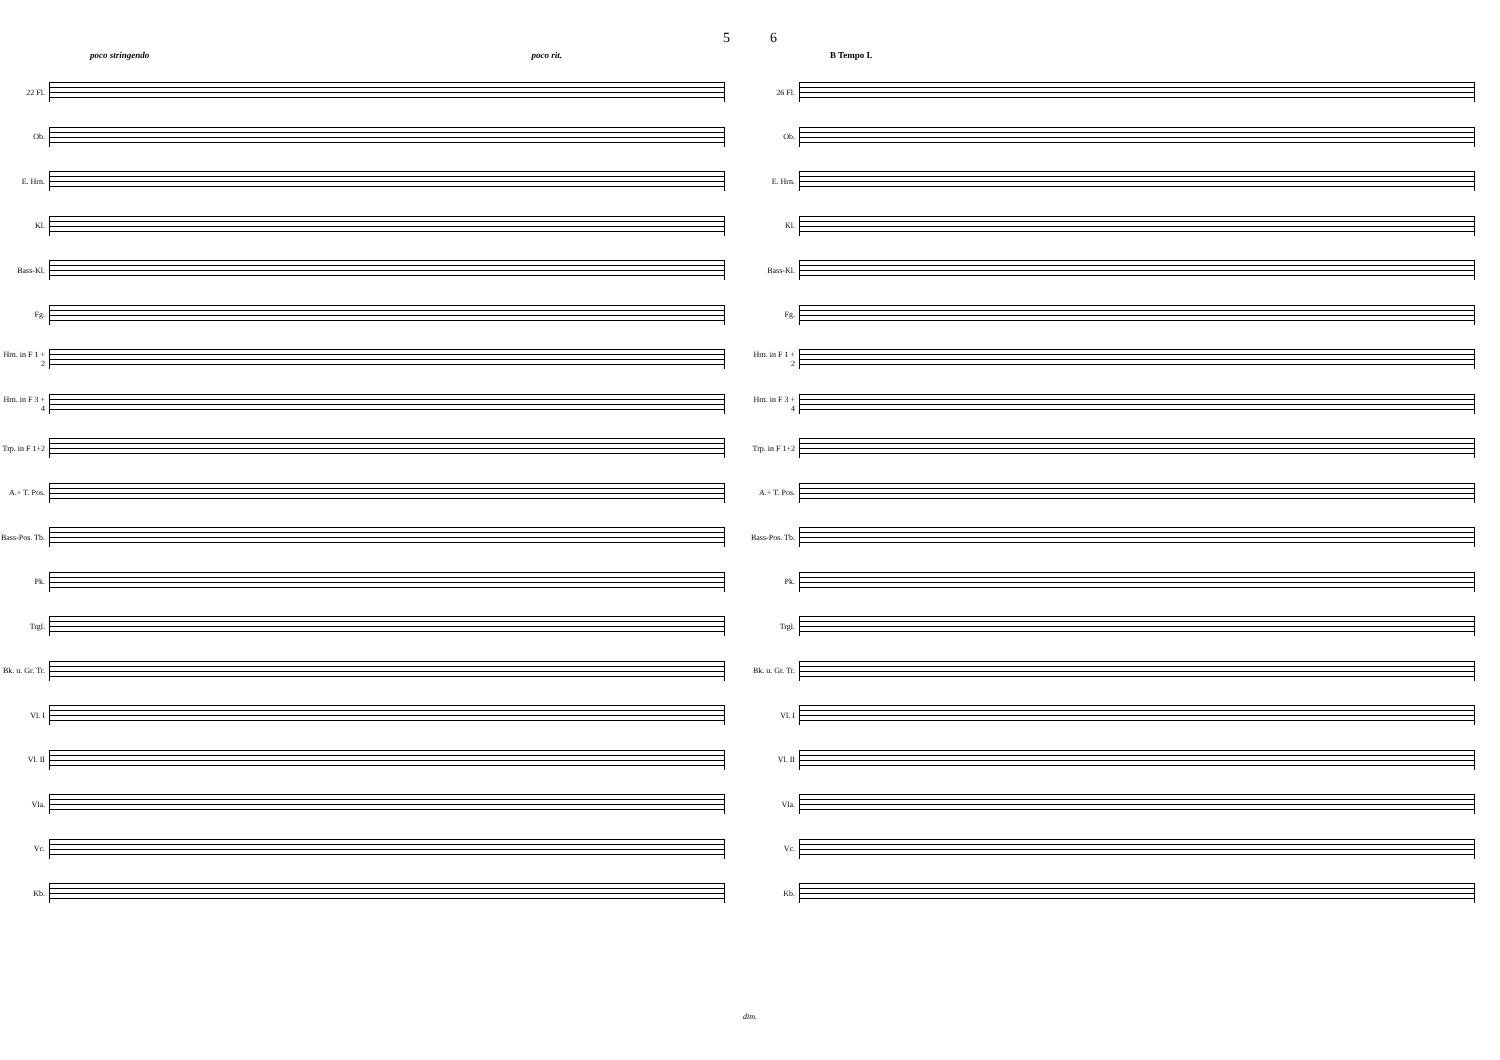5
poco stringendo poco rit.
22 Fl.
Ob.
E. Hrn.
Kl.
Bass-Kl.
Fg.
Hrn. in F 1 + 2
Hrn. in F 3 + 4
Trp. in F 1+2
A.+ T. Pos.
Bass-Pos. Tb.
Pk.
Trgl.
Bk. u. Gr. Tr.
Vl. I
Vl. II
Vla.
Vc.
Kb.
6
B Tempo I.
26 Fl.
Ob.
E. Hrn.
Kl.
Bass-Kl.
Fg.
Hrn. in F 1 + 2
Hrn. in F 3 + 4
Trp. in F 1+2
A.+ T. Pos.
Bass-Pos. Tb.
Pk.
Trgl.
Bk. u. Gr. Tr.
Vl. I
Vl. II
Vla.
Vc.
Kb.
dim.